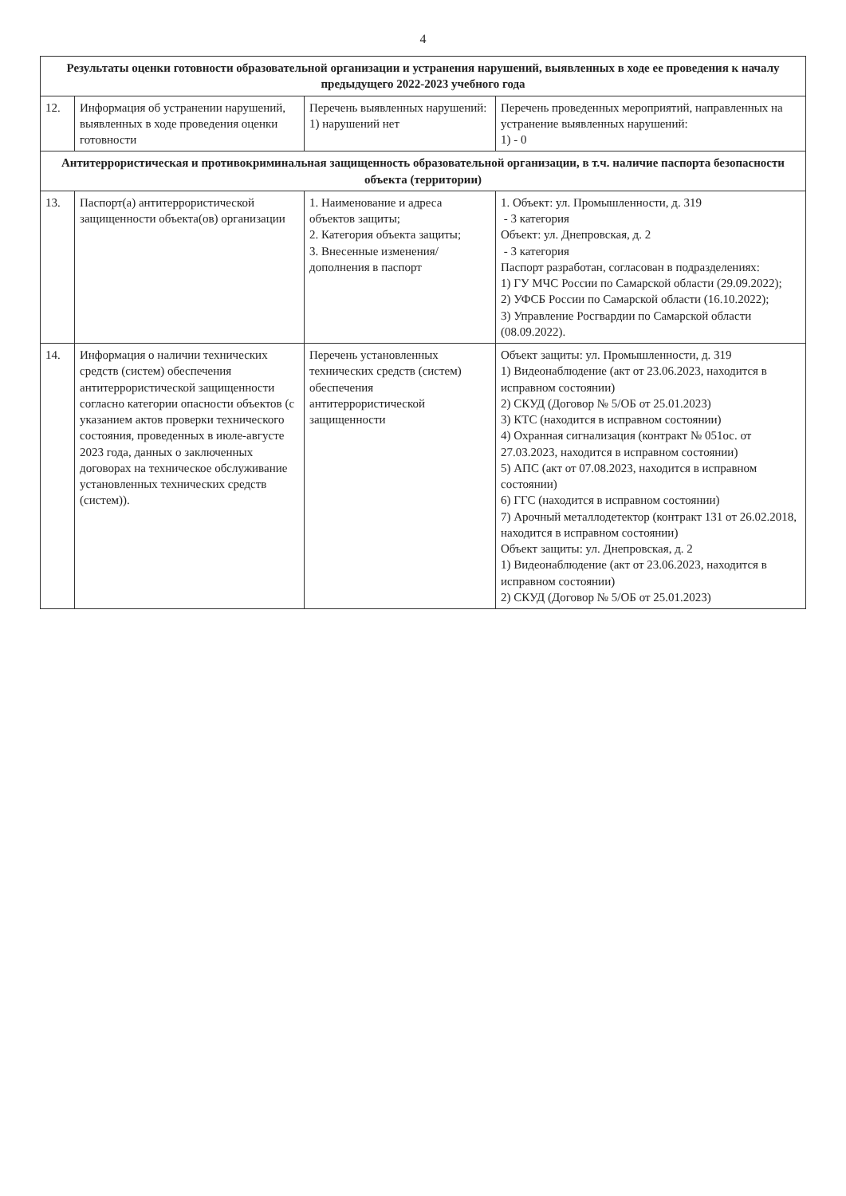4
| Результаты оценки готовности образовательной организации и устранения нарушений, выявленных в ходе ее проведения к началу предыдущего 2022-2023 учебного года | | | |
| --- | --- | --- | --- |
| 12. | Информация об устранении нарушений, выявленных в ходе проведения оценки готовности | Перечень выявленных нарушений: 1) нарушений нет | Перечень проведенных мероприятий, направленных на устранение выявленных нарушений: 1) - 0 |
| Антитеррористическая и противокриминальная защищенность образовательной организации, в т.ч. наличие паспорта безопасности объекта (территории) | | | |
| 13. | Паспорт(а) антитеррористической защищенности объекта(ов) организации | 1. Наименование и адреса объектов защиты; 2. Категория объекта защиты; 3. Внесенные изменения/дополнения в паспорт | 1. Объект: ул. Промышленности, д. 319 - 3 категория Объект: ул. Днепровская, д. 2 - 3 категория Паспорт разработан, согласован в подразделениях: 1) ГУ МЧС России по Самарской области (29.09.2022); 2) УФСБ России по Самарской области (16.10.2022); 3) Управление Росгвардии по Самарской области (08.09.2022). |
| 14. | Информация о наличии технических средств (систем) обеспечения антитеррористической защищенности согласно категории опасности объектов (с указанием актов проверки технического состояния, проведенных в июле-августе 2023 года, данных о заключенных договорах на техническое обслуживание установленных технических средств (систем)). | Перечень установленных технических средств (систем) обеспечения антитеррористической защищенности | Объект защиты: ул. Промышленности, д. 319 1) Видеонаблюдение (акт от 23.06.2023, находится в исправном состоянии) 2) СКУД (Договор № 5/ОБ от 25.01.2023) 3) КТС (находится в исправном состоянии) 4) Охранная сигнализация (контракт № 051ос. от 27.03.2023, находится в исправном состоянии) 5) АПС (акт от 07.08.2023, находится в исправном состоянии) 6) ГГС (находится в исправном состоянии) 7) Арочный металлодетектор (контракт 131 от 26.02.2018, находится в исправном состоянии) Объект защиты: ул. Днепровская, д. 2 1) Видеонаблюдение (акт от 23.06.2023, находится в исправном состоянии) 2) СКУД (Договор № 5/ОБ от 25.01.2023) |